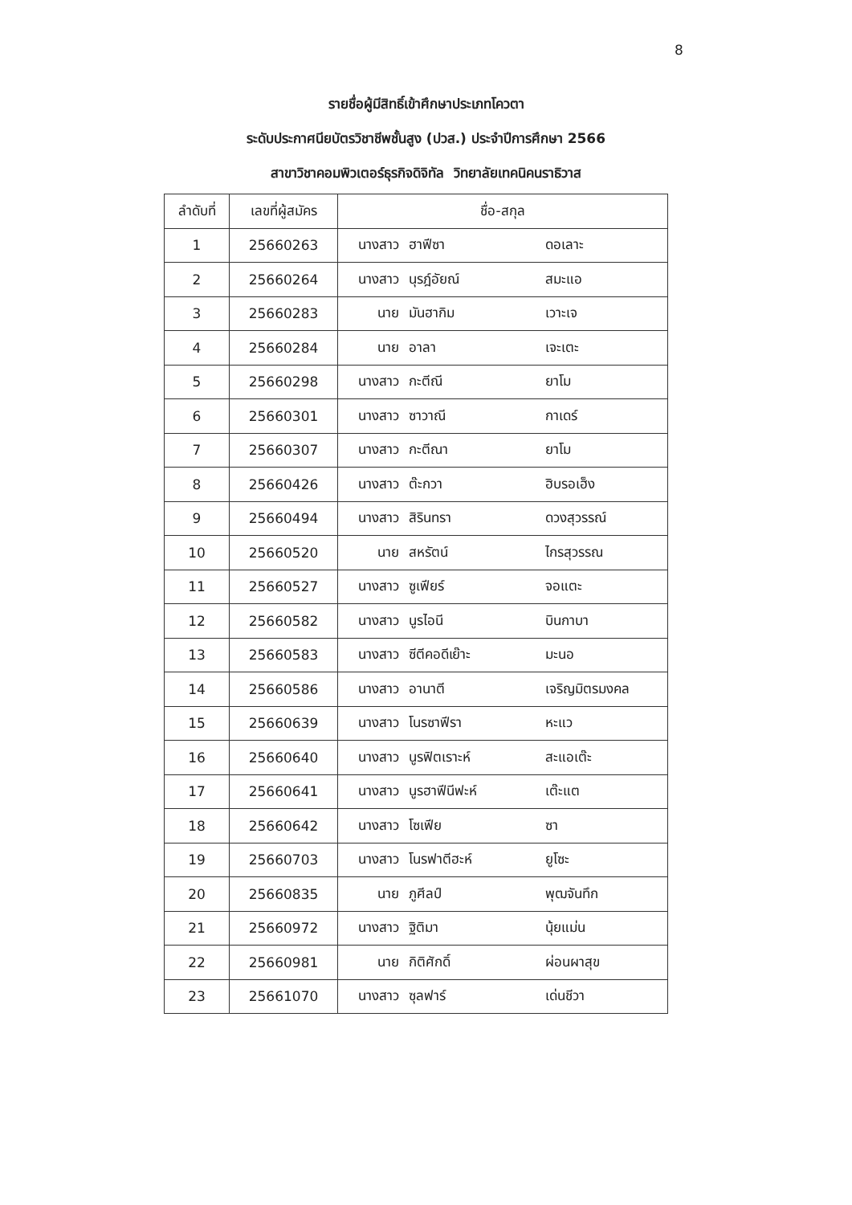8
รายชื่อผู้มีสิทธิ์เข้าศึกษาประเภทโควตา
ระดับประกาศนียบัตรวิชาชีพชั้นสูง (ปวส.) ประจำปีการศึกษา 2566
สาขาวิชาคอมพิวเตอร์ธุรกิจดิจิทัล วิทยาลัยเทคนิคนราธิวาส
| ลำดับที่ | เลขที่ผู้สมัคร | ชื่อ-สกุล |
| --- | --- | --- |
| 1 | 25660263 | นางสาว ฮาฟีซา ดอเลาะ |
| 2 | 25660264 | นางสาว นุรฎ์อัยณ์ สมะแอ |
| 3 | 25660283 | นาย มันฮากิม เวาะเจ |
| 4 | 25660284 | นาย อาลา เจะเตะ |
| 5 | 25660298 | นางสาว กะตีณี ยาโม |
| 6 | 25660301 | นางสาว ซาวาณี กาเดร์ |
| 7 | 25660307 | นางสาว กะตีณา ยาโม |
| 8 | 25660426 | นางสาว ต๊ะกวา ฮิบรอเฮ็ง |
| 9 | 25660494 | นางสาว สิรินทรา ดวงสุวรรณ์ |
| 10 | 25660520 | นาย สหรัตน์ ไกรสุวรรณ |
| 11 | 25660527 | นางสาว ซูเฟียร์ จอแตะ |
| 12 | 25660582 | นางสาว นูรไอนี บินกาบา |
| 13 | 25660583 | นางสาว ซีตีคอดีเย๊าะ มะนอ |
| 14 | 25660586 | นางสาว อานาตี เจริญมิตรมงคล |
| 15 | 25660639 | นางสาว โนรซาฟีรา หะแว |
| 16 | 25660640 | นางสาว นูรฟิตเราะห์ สะแอเต๊ะ |
| 17 | 25660641 | นางสาว นูรฮาฟีนีฟะห์ เต๊ะแต |
| 18 | 25660642 | นางสาว โซเฟีย ซา |
| 19 | 25660703 | นางสาว โนรฟาตีฮะห์ ยูโซะ |
| 20 | 25660835 | นาย ภูศีลป์ พุฒจันทึก |
| 21 | 25660972 | นางสาว ฐิติมา นุ้ยแม่น |
| 22 | 25660981 | นาย กิติศักดิ์ ผ่อนผาสุข |
| 23 | 25661070 | นางสาว ซุลฟาร์ เด่นชีวา |